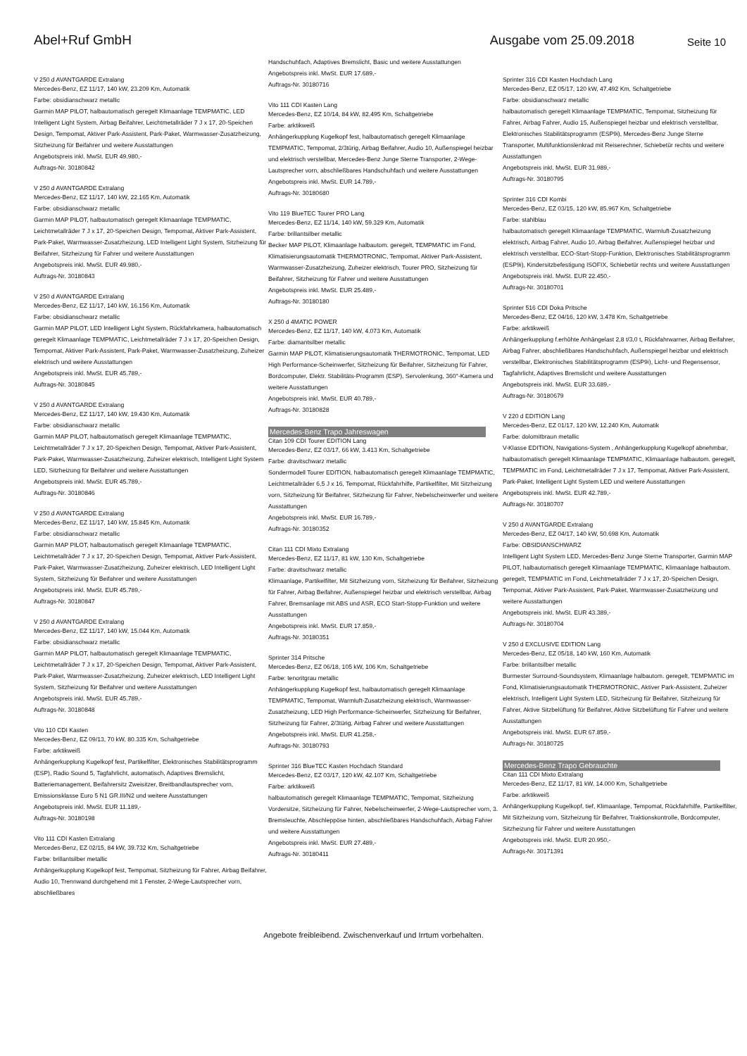Abel+Ruf GmbH Ausgabe vom 25.09.2018 Seite 10
V 250 d AVANTGARDE Extralang
Mercedes-Benz, EZ 11/17, 140 kW, 23.209 Km, Automatik
Farbe: obsidianschwarz metallic
Garmin MAP PILOT, halbautomatisch geregelt Klimaanlage TEMPMATIC, LED Intelligent Light System, Airbag Beifahrer, Leichtmetallräder 7 J x 17, 20-Speichen Design, Tempomat, Aktiver Park-Assistent, Park-Paket, Warmwasser-Zusatzheizung, Sitzheizung für Beifahrer und weitere Ausstattungen
Angebotspreis inkl. MwSt. EUR 49.980,-
Auftrags-Nr. 30180842
V 250 d AVANTGARDE Extralang
Mercedes-Benz, EZ 11/17, 140 kW, 22.165 Km, Automatik
Farbe: obsidianschwarz metallic
Garmin MAP PILOT, halbautomatisch geregelt Klimaanlage TEMPMATIC, Leichtmetallräder 7 J x 17, 20-Speichen Design, Tempomat, Aktiver Park-Assistent, Park-Paket, Warmwasser-Zusatzheizung, LED Intelligent Light System, Sitzheizung für Beifahrer, Sitzheizung für Fahrer und weitere Ausstattungen
Angebotspreis inkl. MwSt. EUR 49.980,-
Auftrags-Nr. 30180843
V 250 d AVANTGARDE Extralang
Mercedes-Benz, EZ 11/17, 140 kW, 16.156 Km, Automatik
Farbe: obsidianschwarz metallic
Garmin MAP PILOT, LED Intelligent Light System, Rückfahrkamera, halbautomatisch geregelt Klimaanlage TEMPMATIC, Leichtmetallräder 7 J x 17, 20-Speichen Design, Tempomat, Aktiver Park-Assistent, Park-Paket, Warmwasser-Zusatzheizung, Zuheizer elektrisch und weitere Ausstattungen
Angebotspreis inkl. MwSt. EUR 45.789,-
Auftrags-Nr. 30180845
V 250 d AVANTGARDE Extralang
Mercedes-Benz, EZ 11/17, 140 kW, 19.430 Km, Automatik
Farbe: obsidianschwarz metallic
Garmin MAP PILOT, halbautomatisch geregelt Klimaanlage TEMPMATIC, Leichtmetallräder 7 J x 17, 20-Speichen Design, Tempomat, Aktiver Park-Assistent, Park-Paket, Warmwasser-Zusatzheizung, Zuheizer elektrisch, Intelligent Light System LED, Sitzheizung für Beifahrer und weitere Ausstattungen
Angebotspreis inkl. MwSt. EUR 45.789,-
Auftrags-Nr. 30180846
V 250 d AVANTGARDE Extralang
Mercedes-Benz, EZ 11/17, 140 kW, 15.845 Km, Automatik
Farbe: obsidianschwarz metallic
Garmin MAP PILOT, halbautomatisch geregelt Klimaanlage TEMPMATIC, Leichtmetallräder 7 J x 17, 20-Speichen Design, Tempomat, Aktiver Park-Assistent, Park-Paket, Warmwasser-Zusatzheizung, Zuheizer elektrisch, LED Intelligent Light System, Sitzheizung für Beifahrer und weitere Ausstattungen
Angebotspreis inkl. MwSt. EUR 45.789,-
Auftrags-Nr. 30180847
V 250 d AVANTGARDE Extralang
Mercedes-Benz, EZ 11/17, 140 kW, 15.044 Km, Automatik
Farbe: obsidianschwarz metallic
Garmin MAP PILOT, halbautomatisch geregelt Klimaanlage TEMPMATIC, Leichtmetallräder 7 J x 17, 20-Speichen Design, Tempomat, Aktiver Park-Assistent, Park-Paket, Warmwasser-Zusatzheizung, Zuheizer elektrisch, LED Intelligent Light System, Sitzheizung für Beifahrer und weitere Ausstattungen
Angebotspreis inkl. MwSt. EUR 45.789,-
Auftrags-Nr. 30180848
Vito 110 CDI Kasten
Mercedes-Benz, EZ 09/13, 70 kW, 80.335 Km, Schaltgetriebe
Farbe: arktikweiß
Anhängerkupplung Kugelkopf fest, Partikelfilter, Elektronisches Stabilitätsprogramm (ESP), Radio Sound 5, Tagfahrlicht, automatisch, Adaptives Bremslicht, Batteriemanagement, Beifahrersitz Zweisitzer, Breitbandlautsprecher vorn, Emissionsklasse Euro 5 N1 GR.III/N2 und weitere Ausstattungen
Angebotspreis inkl. MwSt. EUR 11.189,-
Auftrags-Nr. 30180198
Vito 111 CDI Kasten Extralang
Mercedes-Benz, EZ 02/15, 84 kW, 39.732 Km, Schaltgetriebe
Farbe: brillantsilber metallic
Anhängerkupplung Kugelkopf fest, Tempomat, Sitzheizung für Fahrer, Airbag Beifahrer, Audio 10, Trennwand durchgehend mit 1 Fenster, 2-Wege-Lautsprecher vorn, abschließbares
Handschuhfach, Adaptives Bremslicht, Basic und weitere Ausstattungen
Angebotspreis inkl. MwSt. EUR 17.689,-
Auftrags-Nr. 30180716
Vito 111 CDI Kasten Lang
Mercedes-Benz, EZ 10/14, 84 kW, 82.495 Km, Schaltgetriebe
Farbe: arktikweiß
Anhängerkupplung Kugelkopf fest, halbautomatisch geregelt Klimaanlage TEMPMATIC, Tempomat, 2/3türig, Airbag Beifahrer, Audio 10, Außenspiegel heizbar und elektrisch verstellbar, Mercedes-Benz Junge Sterne Transporter, 2-Wege-Lautsprecher vorn, abschließbares Handschuhfach und weitere Ausstattungen
Angebotspreis inkl. MwSt. EUR 14.789,-
Auftrags-Nr. 30180680
Vito 119 BlueTEC Tourer PRO Lang
Mercedes-Benz, EZ 11/14, 140 kW, 59.329 Km, Automatik
Farbe: brillantsilber metallic
Becker MAP PILOT, Klimaanlage halbautom. geregelt, TEMPMATIC im Fond, Klimatisierungsautomatik THERMOTRONIC, Tempomat, Aktiver Park-Assistent, Warmwasser-Zusatzheizung, Zuheizer elektrisch, Tourer PRO, Sitzheizung für Beifahrer, Sitzheizung für Fahrer und weitere Ausstattungen
Angebotspreis inkl. MwSt. EUR 25.489,-
Auftrags-Nr. 30180180
X 250 d 4MATIC POWER
Mercedes-Benz, EZ 11/17, 140 kW, 4.073 Km, Automatik
Farbe: diamantsilber metallic
Garmin MAP PILOT, Klimatisierungsautomatik THERMOTRONIC, Tempomat, LED High Performance-Scheinwerfer, Sitzheizung für Beifahrer, Sitzheizung für Fahrer, Bordcomputer, Elektr. Stabilitäts-Programm (ESP), Servolenkung, 360°-Kamera und weitere Ausstattungen
Angebotspreis inkl. MwSt. EUR 40.789,-
Auftrags-Nr. 30180828
Mercedes-Benz Trapo Jahreswagen
Citan 109 CDI Tourer EDITION Lang
Mercedes-Benz, EZ 03/17, 66 kW, 3.413 Km, Schaltgetriebe
Farbe: dravitschwarz metallic
Sondermodell Tourer EDITION, halbautomatisch geregelt Klimaanlage TEMPMATIC, Leichtmetallräder 6,5 J x 16, Tempomat, Rückfahrhilfe, Partikelfilter, Mit Sitzheizung vorn, Sitzheizung für Beifahrer, Sitzheizung für Fahrer, Nebelscheinwerfer und weitere Ausstattungen
Angebotspreis inkl. MwSt. EUR 16.789,-
Auftrags-Nr. 30180352
Citan 111 CDI Mixto Extralang
Mercedes-Benz, EZ 11/17, 81 kW, 130 Km, Schaltgetriebe
Farbe: dravitschwarz metallic
Klimaanlage, Partikelfilter, Mit Sitzheizung vorn, Sitzheizung für Beifahrer, Sitzheizung für Fahrer, Airbag Beifahrer, Außenspiegel heizbar und elektrisch verstellbar, Airbag Fahrer, Bremsanlage mit ABS und ASR, ECO Start-Stopp-Funktion und weitere Ausstattungen
Angebotspreis inkl. MwSt. EUR 17.859,-
Auftrags-Nr. 30180351
Sprinter 314 Pritsche
Mercedes-Benz, EZ 06/18, 105 kW, 106 Km, Schaltgetriebe
Farbe: tenoritgrau metallic
Anhängerkupplung Kugelkopf fest, halbautomatisch geregelt Klimaanlage TEMPMATIC, Tempomat, Warmluft-Zusatzheizung elektrisch, Warmwasser-Zusatzheizung, LED High Performance-Scheinwerfer, Sitzheizung für Beifahrer, Sitzheizung für Fahrer, 2/3türig, Airbag Fahrer und weitere Ausstattungen
Angebotspreis inkl. MwSt. EUR 41.258,-
Auftrags-Nr. 30180793
Sprinter 316 BlueTEC Kasten Hochdach Standard
Mercedes-Benz, EZ 03/17, 120 kW, 42.107 Km, Schaltgetriebe
Farbe: arktikweiß
halbautomatisch geregelt Klimaanlage TEMPMATIC, Tempomat, Sitzheizung Vordersitze, Sitzheizung für Fahrer, Nebelscheinwerfer, 2-Wege-Lautsprecher vorn, 3. Bremsleuchte, Abschleppöse hinten, abschließbares Handschuhfach, Airbag Fahrer und weitere Ausstattungen
Angebotspreis inkl. MwSt. EUR 27.489,-
Auftrags-Nr. 30180411
Sprinter 316 CDI Kasten Hochdach Lang
Mercedes-Benz, EZ 05/17, 120 kW, 47.492 Km, Schaltgetriebe
Farbe: obsidianschwarz metallic
halbautomatisch geregelt Klimaanlage TEMPMATIC, Tempomat, Sitzheizung für Fahrer, Airbag Fahrer, Audio 15, Außenspiegel heizbar und elektrisch verstellbar, Elektronisches Stabilitätsprogramm (ESP9i), Mercedes-Benz Junge Sterne Transporter, Multifunktionslenkrad mit Reiserechner, Schiebetür rechts und weitere Ausstattungen
Angebotspreis inkl. MwSt. EUR 31.989,-
Auftrags-Nr. 30180795
Sprinter 316 CDI Kombi
Mercedes-Benz, EZ 03/15, 120 kW, 85.967 Km, Schaltgetriebe
Farbe: stahlblau
halbautomatisch geregelt Klimaanlage TEMPMATIC, Warmluft-Zusatzheizung elektrisch, Airbag Fahrer, Audio 10, Airbag Beifahrer, Außenspiegel heizbar und elektrisch verstellbar, ECO-Start-Stopp-Funktion, Elektronisches Stabilitätsprogramm (ESP9i), Kindersitzbefestigung ISOFIX, Schiebetür rechts und weitere Ausstattungen
Angebotspreis inkl. MwSt. EUR 22.450,-
Auftrags-Nr. 30180701
Sprinter 516 CDI Doka Pritsche
Mercedes-Benz, EZ 04/16, 120 kW, 3.478 Km, Schaltgetriebe
Farbe: arktikweiß
Anhängerkupplung f.erhöhte Anhängelast 2,8 t/3,0 t, Rückfahrwarner, Airbag Beifahrer, Airbag Fahrer, abschließbares Handschuhfach, Außenspiegel heizbar und elektrisch verstellbar, Elektronisches Stabilitätsprogramm (ESP9i), Licht- und Regensensor, Tagfahrlicht, Adaptives Bremslicht und weitere Ausstattungen
Angebotspreis inkl. MwSt. EUR 33.689,-
Auftrags-Nr. 30180679
V 220 d EDITION Lang
Mercedes-Benz, EZ 01/17, 120 kW, 12.240 Km, Automatik
Farbe: dolomitbraun metallic
V-Klasse EDITION, Navigations-System , Anhängerkupplung Kugelkopf abnehmbar, halbautomatisch geregelt Klimaanlage TEMPMATIC, Klimaanlage halbautom. geregelt, TEMPMATIC im Fond, Leichtmetallräder 7 J x 17, Tempomat, Aktiver Park-Assistent, Park-Paket, Intelligent Light System LED und weitere Ausstattungen
Angebotspreis inkl. MwSt. EUR 42.789,-
Auftrags-Nr. 30180707
V 250 d AVANTGARDE Extralang
Mercedes-Benz, EZ 04/17, 140 kW, 50.698 Km, Automatik
Farbe: OBSIDIANSCHWARZ
Intelligent Light System LED, Mercedes-Benz Junge Sterne Transporter, Garmin MAP PILOT, halbautomatisch geregelt Klimaanlage TEMPMATIC, Klimaanlage halbautom. geregelt, TEMPMATIC im Fond, Leichtmetallräder 7 J x 17, 20-Speichen Design, Tempomat, Aktiver Park-Assistent, Park-Paket, Warmwasser-Zusatzheizung und weitere Ausstattungen
Angebotspreis inkl. MwSt. EUR 43.389,-
Auftrags-Nr. 30180704
V 250 d EXCLUSIVE EDITION Lang
Mercedes-Benz, EZ 05/18, 140 kW, 160 Km, Automatik
Farbe: brillantsilber metallic
Burmester Surround-Soundsystem, Klimaanlage halbautom. geregelt, TEMPMATIC im Fond, Klimatisierungsautomatik THERMOTRONIC, Aktiver Park-Assistent, Zuheizer elektrisch, Intelligent Light System LED, Sitzheizung für Beifahrer, Sitzheizung für Fahrer, Aktive Sitzbelüftung für Beifahrer, Aktive Sitzbelüftung für Fahrer und weitere Ausstattungen
Angebotspreis inkl. MwSt. EUR 67.859,-
Auftrags-Nr. 30180725
Mercedes-Benz Trapo Gebrauchte
Citan 111 CDI Mixto Extralang
Mercedes-Benz, EZ 11/17, 81 kW, 14.000 Km, Schaltgetriebe
Farbe: arktikweiß
Anhängerkupplung Kugelkopf, tief, Klimaanlage, Tempomat, Rückfahrhilfe, Partikelfilter, Mit Sitzheizung vorn, Sitzheizung für Beifahrer, Traktionskontrolle, Bordcomputer, Sitzheizung für Fahrer und weitere Ausstattungen
Angebotspreis inkl. MwSt. EUR 20.950,-
Auftrags-Nr. 30171391
Angebote freibleibend. Zwischenverkauf und Irrtum vorbehalten.